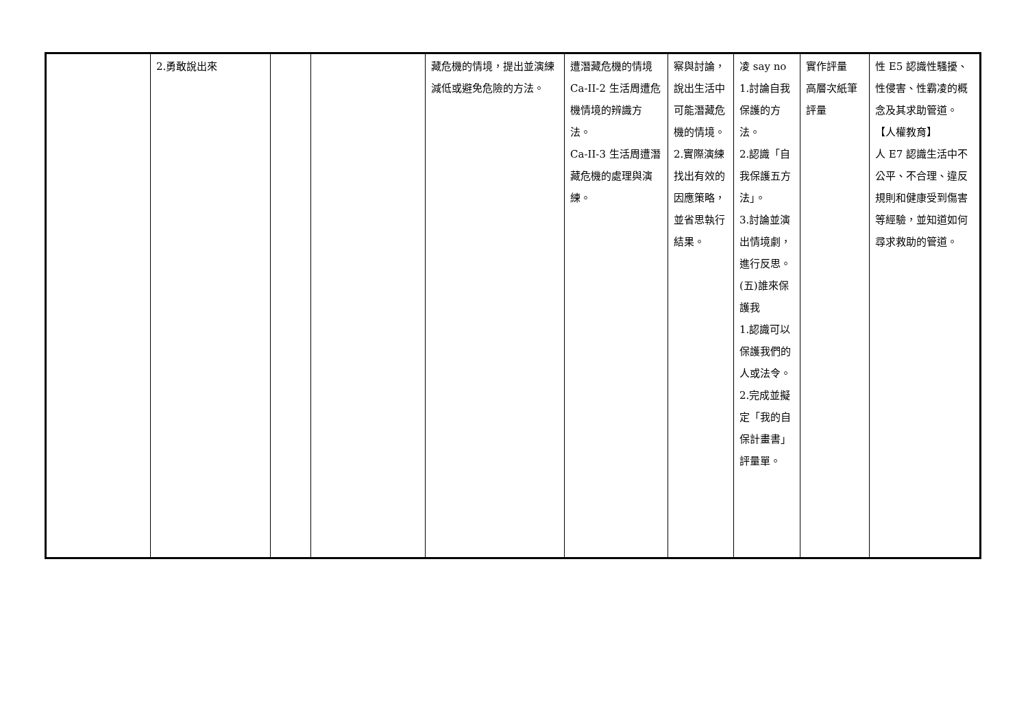| | 2.勇敢說出來 | | | 藏危機的情境，提出並演練減低或避免危險的方法。 | 遭潛藏危機的情境 Ca-II-2 生活周遭危機情境的辨識方法。 Ca-II-3 生活周遭潛藏危機的處理與演練。 | 察與討論，說出生活中可能潛藏危機的情境。 2.實際演練找出有效的因應策略，並省思執行結果。 | 凌 say no 1.討論自我保護的方法。 2.認識「自我保護五方法」。 3.討論並演出情境劇，進行反思。 (五)誰來保護我 1.認識可以保護我們的人或法令。 2.完成並擬定「我的自保計畫書」評量單。 | 實作評量 高層次紙筆評量 | 性 E5 認識性騷擾、性侵害、性霸凌的概念及其求助管道。 【人權教育】 人 E7 認識生活中不公平、不合理、違反規則和健康受到傷害等經驗，並知道如何尋求救助的管道。 |